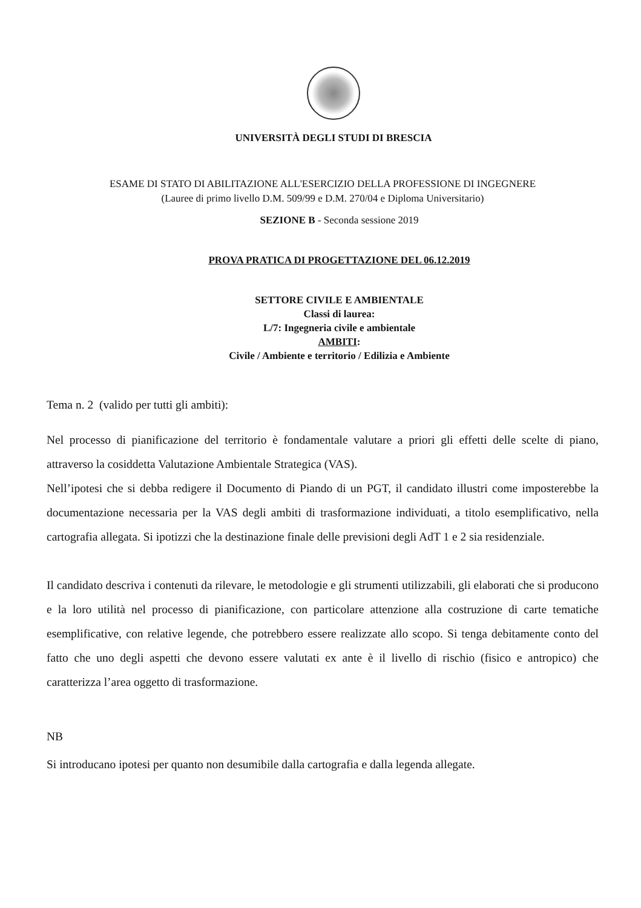UNIVERSITÀ DEGLI STUDI DI BRESCIA
ESAME DI STATO DI ABILITAZIONE ALL'ESERCIZIO DELLA PROFESSIONE DI INGEGNERE
(Lauree di primo livello D.M. 509/99 e D.M. 270/04 e Diploma Universitario)
SEZIONE B - Seconda sessione 2019
PROVA PRATICA DI PROGETTAZIONE DEL 06.12.2019
SETTORE CIVILE E AMBIENTALE
Classi di laurea:
L/7: Ingegneria civile e ambientale
AMBITI:
Civile / Ambiente e territorio / Edilizia e Ambiente
Tema n. 2 (valido per tutti gli ambiti):
Nel processo di pianificazione del territorio è fondamentale valutare a priori gli effetti delle scelte di piano, attraverso la cosiddetta Valutazione Ambientale Strategica (VAS).
Nell’ipotesi che si debba redigere il Documento di Piando di un PGT, il candidato illustri come imposterebbe la documentazione necessaria per la VAS degli ambiti di trasformazione individuati, a titolo esemplificativo, nella cartografia allegata. Si ipotizzi che la destinazione finale delle previsioni degli AdT 1 e 2 sia residenziale.
Il candidato descriva i contenuti da rilevare, le metodologie e gli strumenti utilizzabili, gli elaborati che si producono e la loro utilità nel processo di pianificazione, con particolare attenzione alla costruzione di carte tematiche esemplificative, con relative legende, che potrebbero essere realizzate allo scopo. Si tenga debitamente conto del fatto che uno degli aspetti che devono essere valutati ex ante è il livello di rischio (fisico e antropico) che caratterizza l’area oggetto di trasformazione.
NB
Si introducano ipotesi per quanto non desumibile dalla cartografia e dalla legenda allegate.